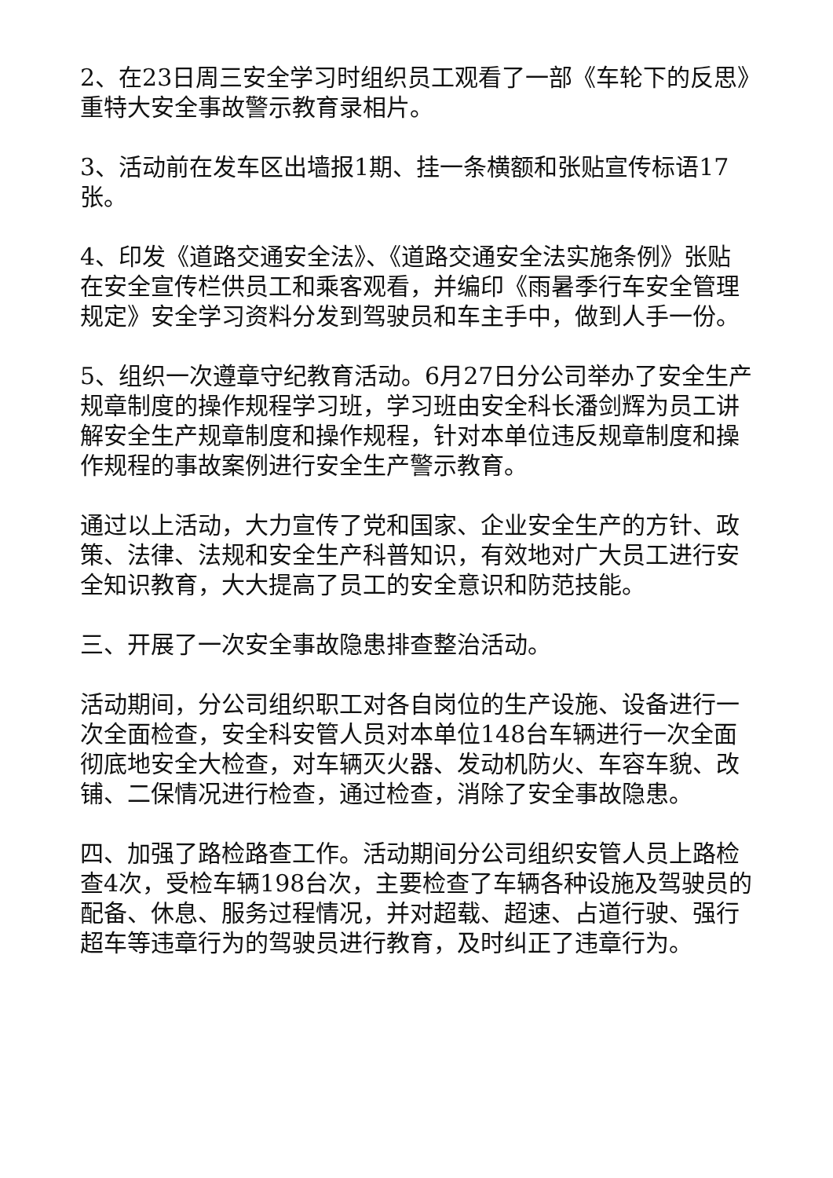2、在23日周三安全学习时组织员工观看了一部《车轮下的反思》重特大安全事故警示教育录相片。
3、活动前在发车区出墙报1期、挂一条横额和张贴宣传标语17张。
4、印发《道路交通安全法》、《道路交通安全法实施条例》张贴在安全宣传栏供员工和乘客观看，并编印《雨暑季行车安全管理规定》安全学习资料分发到驾驶员和车主手中，做到人手一份。
5、组织一次遵章守纪教育活动。6月27日分公司举办了安全生产规章制度的操作规程学习班，学习班由安全科长潘剑辉为员工讲解安全生产规章制度和操作规程，针对本单位违反规章制度和操作规程的事故案例进行安全生产警示教育。
通过以上活动，大力宣传了党和国家、企业安全生产的方针、政策、法律、法规和安全生产科普知识，有效地对广大员工进行安全知识教育，大大提高了员工的安全意识和防范技能。
三、开展了一次安全事故隐患排查整治活动。
活动期间，分公司组织职工对各自岗位的生产设施、设备进行一次全面检查，安全科安管人员对本单位148台车辆进行一次全面彻底地安全大检查，对车辆灭火器、发动机防火、车容车貌、改铺、二保情况进行检查，通过检查，消除了安全事故隐患。
四、加强了路检路查工作。活动期间分公司组织安管人员上路检查4次，受检车辆198台次，主要检查了车辆各种设施及驾驶员的配备、休息、服务过程情况，并对超载、超速、占道行驶、强行超车等违章行为的驾驶员进行教育，及时纠正了违章行为。